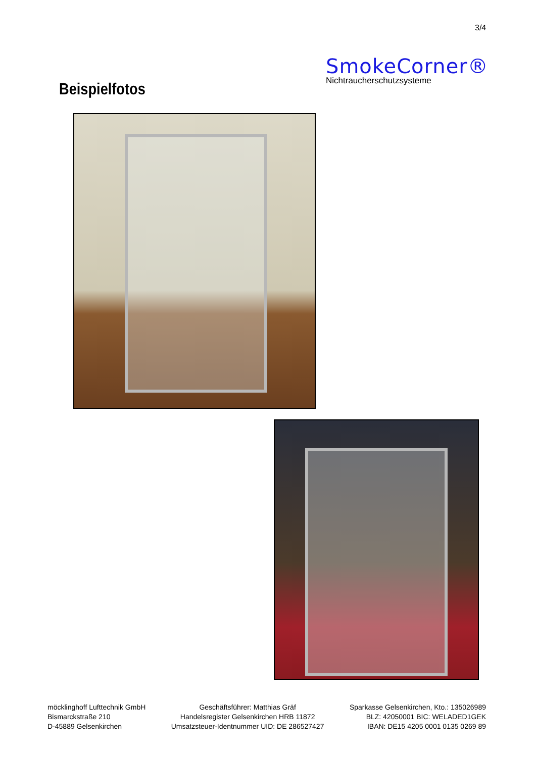3/4
SmokeCorner®
Nichtraucherschutzsysteme
Beispielfotos
möcklinghoff Lufttechnik GmbH
Bismarckstraße 210
D-45889 Gelsenkirchen
Geschäftsführer: Matthias Gräf
Handelsregister Gelsenkirchen HRB 11872
Umsatzsteuer-Identnummer UID: DE 286527427
Sparkasse Gelsenkirchen, Kto.: 135026989
BLZ: 42050001 BIC: WELADED1GEK
IBAN: DE15 4205 0001 0135 0269 89